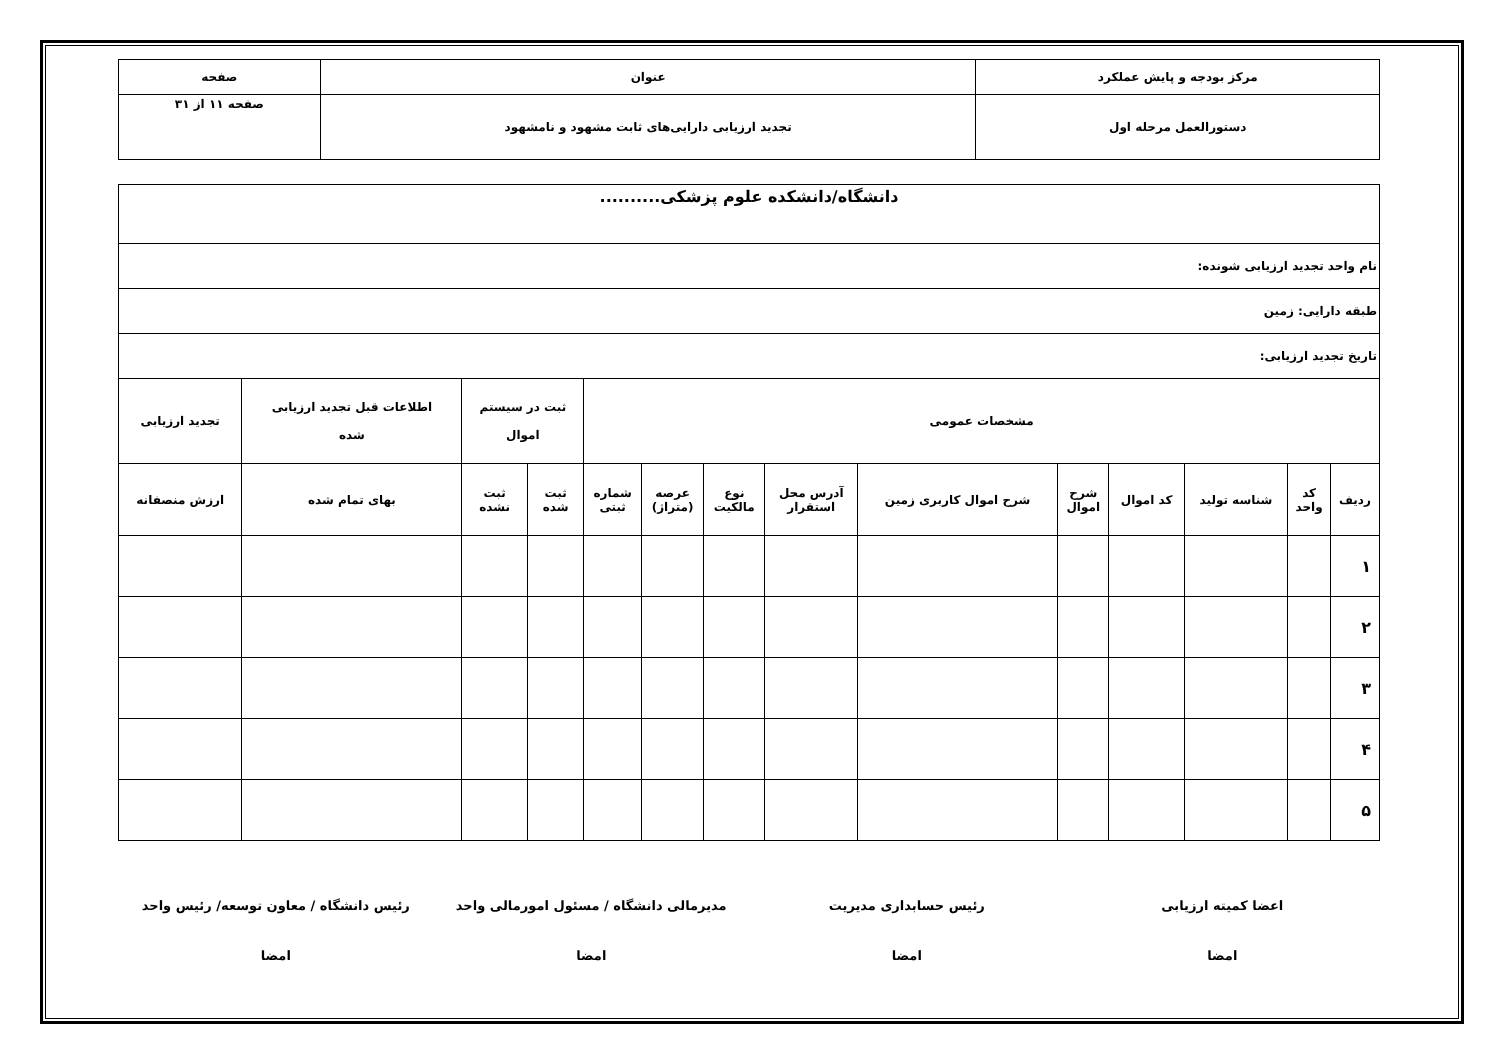| مرکز بودجه و پایش عملکرد | عنوان | صفحه |
| دستورالعمل مرحله اول | تجدید ارزیابی دارایی‌های ثابت مشهود و نامشهود | صفحه ۱۱ از ۳۱ |
| دانشگاه/دانشکده علوم پزشکی.......... | | | | | | | | | | | | | |
| نام واحد تجدید ارزیابی شونده: | | | | | | | | | | | | | |
| طبقه دارایی: زمین | | | | | | | | | | | | | |
| تاریخ تجدید ارزیابی: | | | | | | | | | | | | | |
| مشخصات عمومی | | | | | | | | | | ثبت در سیستم اموال | | اطلاعات قبل تجدید ارزیابی شده | تجدید ارزیابی |
| ردیف | کد واحد | شناسه تولید | کد اموال | شرح اموال | شرح اموال کاربری زمین | آدرس محل استقرار | نوع مالکیت | عرصه (متراژ) | شماره ثبتی | ثبت شده | ثبت نشده | بهای تمام شده | ارزش منصفانه |
| ۱ | | | | | | | | | | | | | |
| ۲ | | | | | | | | | | | | | |
| ۳ | | | | | | | | | | | | | |
| ۴ | | | | | | | | | | | | | |
| ۵ | | | | | | | | | | | | | |
اعضا کمیته ارزیابی
امضا
رئیس حسابداری مدیریت
امضا
مدیرمالی دانشگاه / مسئول امورمالی واحد
امضا
رئیس دانشگاه / معاون توسعه/ رئیس واحد
امضا